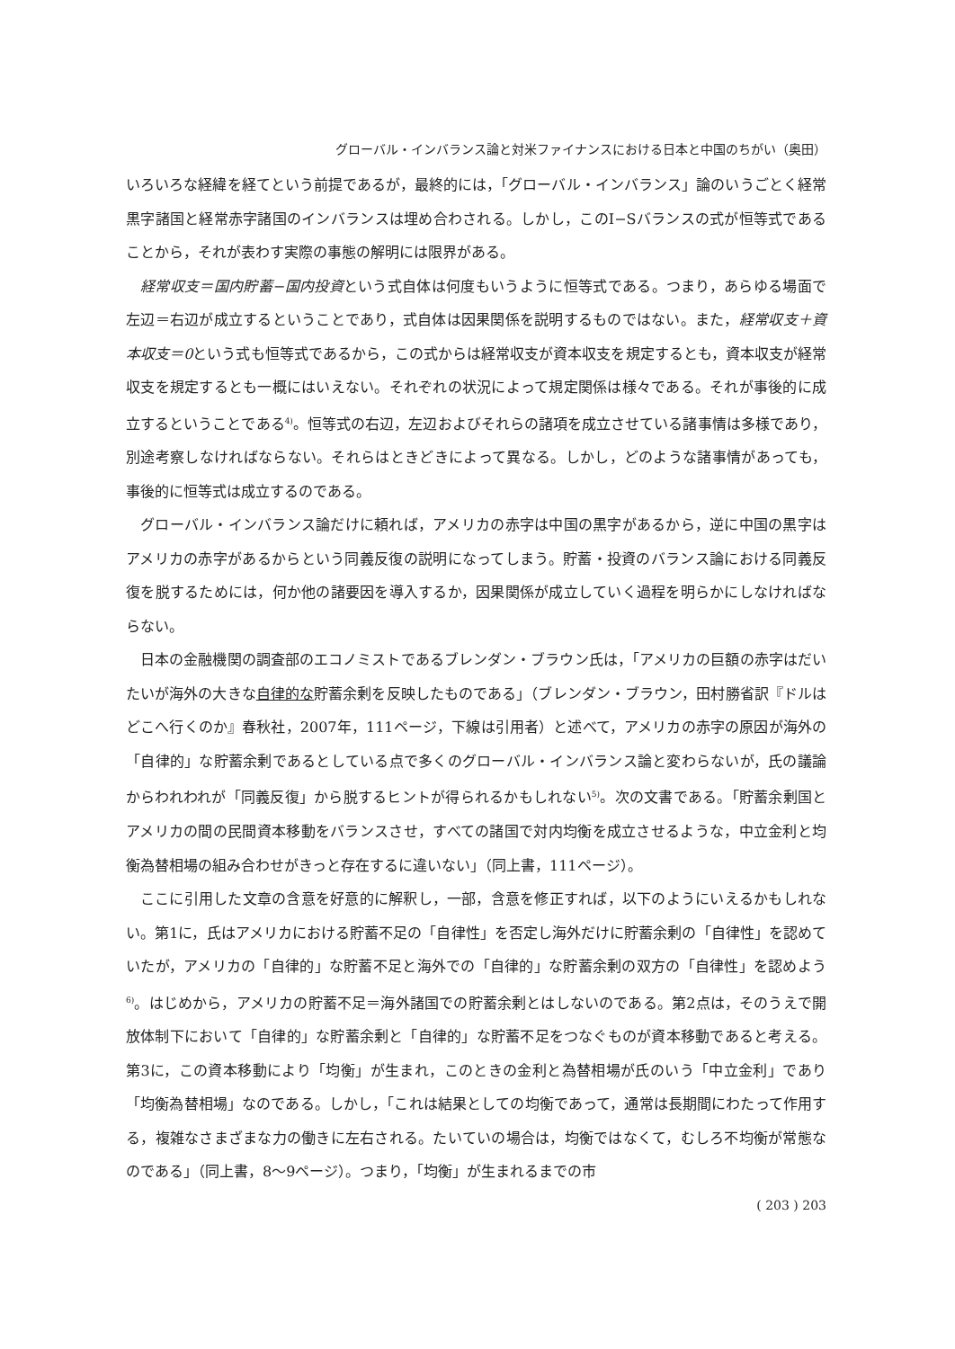グローバル・インバランス論と対米ファイナンスにおける日本と中国のちがい（奥田）
いろいろな経緯を経てという前提であるが，最終的には，「グローバル・インバランス」論のいうごとく経常黒字諸国と経常赤字諸国のインバランスは埋め合わされる。しかし，このI−Sバランスの式が恒等式であることから，それが表わす実際の事態の解明には限界がある。
経常収支＝国内貯蓄−国内投資という式自体は何度もいうように恒等式である。つまり，あらゆる場面で左辺＝右辺が成立するということであり，式自体は因果関係を説明するものではない。また，経常収支＋資本収支＝0という式も恒等式であるから，この式からは経常収支が資本収支を規定するとも，資本収支が経常収支を規定するとも一概にはいえない。それぞれの状況によって規定関係は様々である。それが事後的に成立するということである<sup>4)</sup>。恒等式の右辺，左辺およびそれらの諸項を成立させている諸事情は多様であり，別途考察しなければならない。それらはときどきによって異なる。しかし，どのような諸事情があっても，事後的に恒等式は成立するのである。
グローバル・インバランス論だけに頼れば，アメリカの赤字は中国の黒字があるから，逆に中国の黒字はアメリカの赤字があるからという同義反復の説明になってしまう。貯蓄・投資のバランス論における同義反復を脱するためには，何か他の諸要因を導入するか，因果関係が成立していく過程を明らかにしなければならない。
日本の金融機関の調査部のエコノミストであるブレンダン・ブラウン氏は，「アメリカの巨額の赤字はだいたいが海外の大きな自律的な貯蓄余剰を反映したものである」（ブレンダン・ブラウン，田村勝省訳『ドルはどこへ行くのか』春秋社，2007年，111ページ，下線は引用者）と述べて，アメリカの赤字の原因が海外の「自律的」な貯蓄余剰であるとしている点で多くのグローバル・インバランス論と変わらないが，氏の議論からわれわれが「同義反復」から脱するヒントが得られるかもしれない<sup>5)</sup>。次の文書である。「貯蓄余剰国とアメリカの間の民間資本移動をバランスさせ，すべての諸国で対内均衡を成立させるような，中立金利と均衡為替相場の組み合わせがきっと存在するに違いない」（同上書，111ページ）。
ここに引用した文章の含意を好意的に解釈し，一部，含意を修正すれば，以下のようにいえるかもしれない。第1に，氏はアメリカにおける貯蓄不足の「自律性」を否定し海外だけに貯蓄余剰の「自律性」を認めていたが，アメリカの「自律的」な貯蓄不足と海外での「自律的」な貯蓄余剰の双方の「自律性」を認めよう<sup>6)</sup>。はじめから，アメリカの貯蓄不足＝海外諸国での貯蓄余剰とはしないのである。第2点は，そのうえで開放体制下において「自律的」な貯蓄余剰と「自律的」な貯蓄不足をつなぐものが資本移動であると考える。第3に，この資本移動により「均衡」が生まれ，このときの金利と為替相場が氏のいう「中立金利」であり「均衡為替相場」なのである。しかし，「これは結果としての均衡であって，通常は長期間にわたって作用する，複雑なさまざまな力の働きに左右される。たいていの場合は，均衡ではなくて，むしろ不均衡が常態なのである」（同上書，8〜9ページ）。つまり，「均衡」が生まれるまでの市
( 203 ) 203